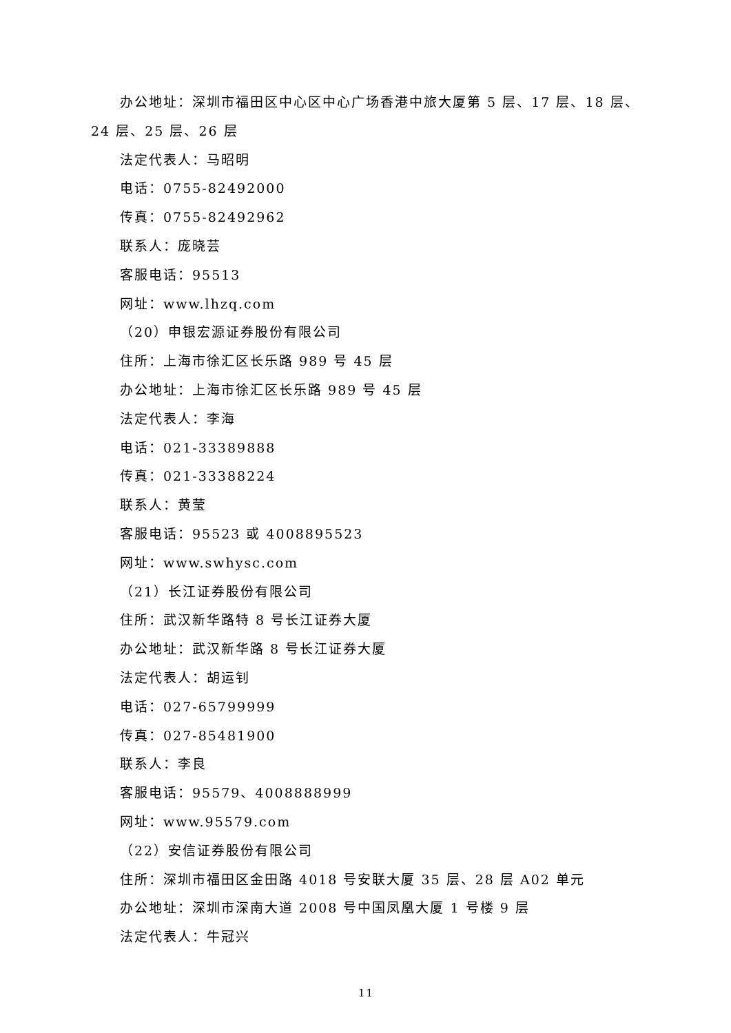办公地址：深圳市福田区中心区中心广场香港中旅大厦第 5 层、17 层、18 层、24 层、25 层、26 层
法定代表人：马昭明
电话：0755-82492000
传真：0755-82492962
联系人：庞晓芸
客服电话：95513
网址：www.lhzq.com
（20）申银宏源证券股份有限公司
住所：上海市徐汇区长乐路 989 号 45 层
办公地址：上海市徐汇区长乐路 989 号 45 层
法定代表人：李海
电话：021-33389888
传真：021-33388224
联系人：黄莹
客服电话：95523 或 4008895523
网址：www.swhysc.com
（21）长江证券股份有限公司
住所：武汉新华路特 8 号长江证券大厦
办公地址：武汉新华路 8 号长江证券大厦
法定代表人：胡运钊
电话：027-65799999
传真：027-85481900
联系人：李良
客服电话：95579、4008888999
网址：www.95579.com
（22）安信证券股份有限公司
住所：深圳市福田区金田路 4018 号安联大厦 35 层、28 层 A02 单元
办公地址：深圳市深南大道 2008 号中国凤凰大厦 1 号楼 9 层
法定代表人：牛冠兴
11